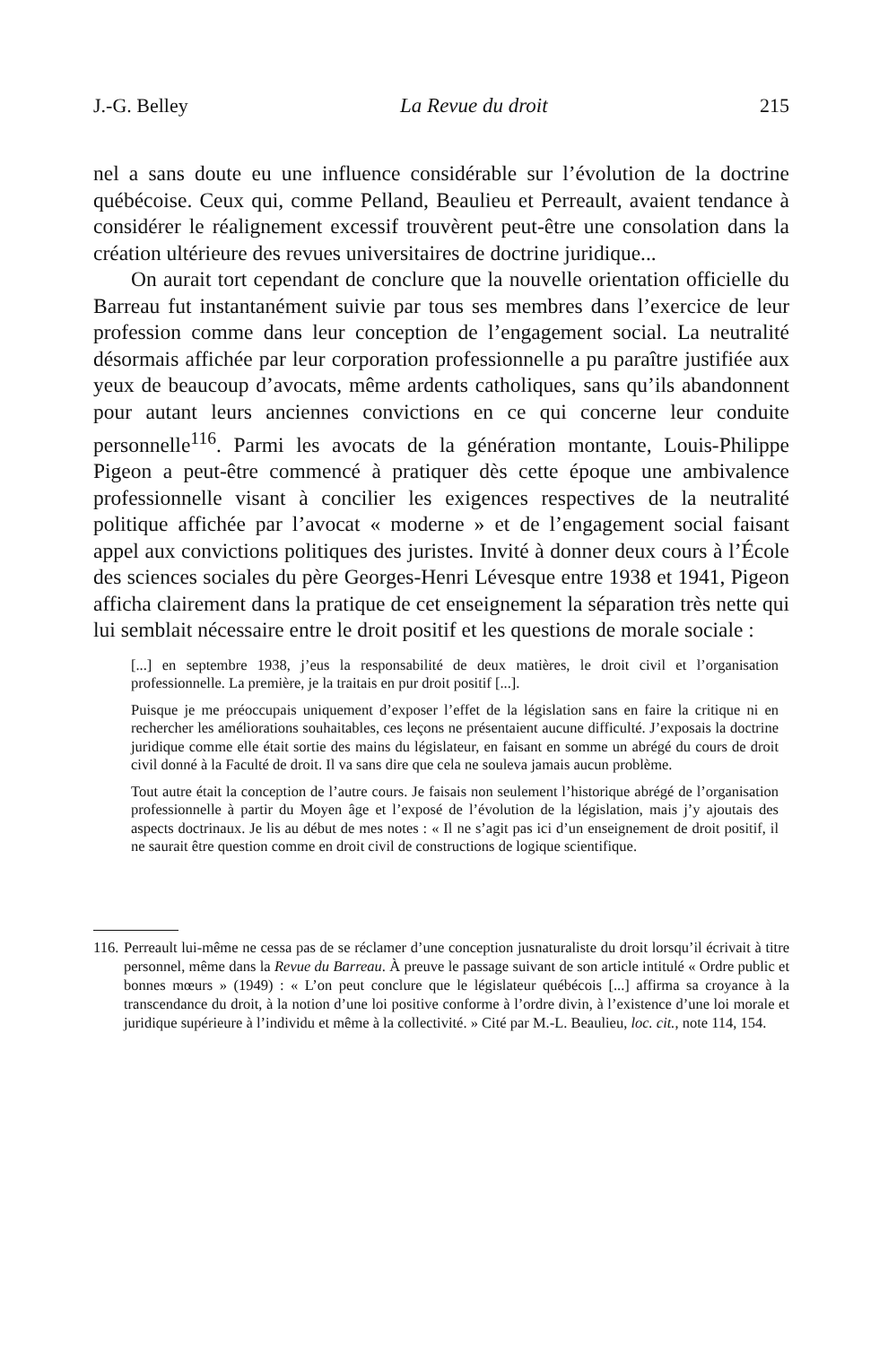J.-G. Belley La Revue du droit 215
nel a sans doute eu une influence considérable sur l’évolution de la doctrine québécoise. Ceux qui, comme Pelland, Beaulieu et Perreault, avaient tendance à considérer le réalignement excessif trouvèrent peut-être une consolation dans la création ultérieure des revues universitaires de doctrine juridique...
On aurait tort cependant de conclure que la nouvelle orientation officielle du Barreau fut instantanément suivie par tous ses membres dans l’exercice de leur profession comme dans leur conception de l’engagement social. La neutralité désormais affichée par leur corporation professionnelle a pu paraître justifiée aux yeux de beaucoup d’avocats, même ardents catholiques, sans qu’ils abandonnent pour autant leurs anciennes convictions en ce qui concerne leur conduite personnelle<sup>116</sup>. Parmi les avocats de la génération montante, Louis-Philippe Pigeon a peut-être commencé à pratiquer dès cette époque une ambivalence professionnelle visant à concilier les exigences respectives de la neutralité politique affichée par l’avocat « moderne » et de l’engagement social faisant appel aux convictions politiques des juristes. Invité à donner deux cours à l’École des sciences sociales du père Georges-Henri Lévesque entre 1938 et 1941, Pigeon afficha clairement dans la pratique de cet enseignement la séparation très nette qui lui semblait nécessaire entre le droit positif et les questions de morale sociale :
[...] en septembre 1938, j’eus la responsabilité de deux matières, le droit civil et l’organisation professionnelle. La première, je la traitais en pur droit positif [...].
Puisque je me préoccupais uniquement d’exposer l’effet de la législation sans en faire la critique ni en rechercher les améliorations souhaitables, ces leçons ne présentaient aucune difficulté. J’exposais la doctrine juridique comme elle était sortie des mains du législateur, en faisant en somme un abrégé du cours de droit civil donné à la Faculté de droit. Il va sans dire que cela ne souleva jamais aucun problème.
Tout autre était la conception de l’autre cours. Je faisais non seulement l’historique abrégé de l’organisation professionnelle à partir du Moyen âge et l’exposé de l’évolution de la législation, mais j’y ajoutais des aspects doctrinaux. Je lis au début de mes notes : « Il ne s’agit pas ici d’un enseignement de droit positif, il ne saurait être question comme en droit civil de constructions de logique scientifique.
116. Perreault lui-même ne cessa pas de se réclamer d’une conception jusnaturaliste du droit lorsqu’il écrivait à titre personnel, même dans la Revue du Barreau. À preuve le passage suivant de son article intitulé « Ordre public et bonnes mœurs » (1949) : « L’on peut conclure que le législateur québécois [...] affirma sa croyance à la transcendance du droit, à la notion d’une loi positive conforme à l’ordre divin, à l’existence d’une loi morale et juridique supérieure à l’individu et même à la collectivité. » Cité par M.-L. Beaulieu, loc. cit., note 114, 154.